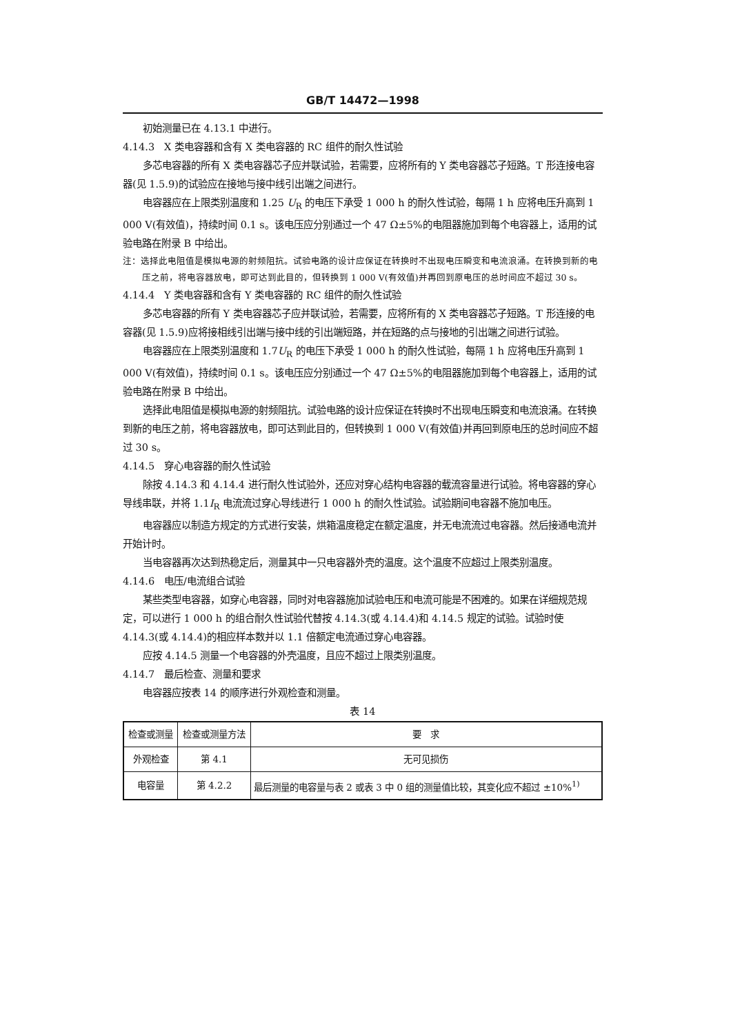GB/T 14472—1998
初始测量已在 4.13.1 中进行。
4.14.3　X 类电容器和含有 X 类电容器的 RC 组件的耐久性试验
多芯电容器的所有 X 类电容器芯子应并联试验，若需要，应将所有的 Y 类电容器芯子短路。T 形连接电容器(见 1.5.9)的试验应在接地与接中线引出端之间进行。
电容器应在上限类别温度和 1.25 U<sub>R</sub> 的电压下承受 1 000 h 的耐久性试验，每隔 1 h 应将电压升高到 1 000 V(有效值)，持续时间 0.1 s。该电压应分别通过一个 47 Ω±5%的电阻器施加到每个电容器上，适用的试验电路在附录 B 中给出。
注：选择此电阻值是模拟电源的射频阻抗。试验电路的设计应保证在转换时不出现电压瞬变和电流浪涌。在转换到新的电压之前，将电容器放电，即可达到此目的，但转换到 1 000 V(有效值)并再回到原电压的总时间应不超过 30 s。
4.14.4　Y 类电容器和含有 Y 类电容器的 RC 组件的耐久性试验
多芯电容器的所有 Y 类电容器芯子应并联试验，若需要，应将所有的 X 类电容器芯子短路。T 形连接的电容器(见 1.5.9)应将接相线引出端与接中线的引出端短路，并在短路的点与接地的引出端之间进行试验。
电容器应在上限类别温度和 1.7U<sub>R</sub> 的电压下承受 1 000 h 的耐久性试验，每隔 1 h 应将电压升高到 1 000 V(有效值)，持续时间 0.1 s。该电压应分别通过一个 47 Ω±5%的电阻器施加到每个电容器上，适用的试验电路在附录 B 中给出。
选择此电阻值是模拟电源的射频阻抗。试验电路的设计应保证在转换时不出现电压瞬变和电流浪涌。在转换到新的电压之前，将电容器放电，即可达到此目的，但转换到 1 000 V(有效值)并再回到原电压的总时间应不超过 30 s。
4.14.5　穿心电容器的耐久性试验
除按 4.14.3 和 4.14.4 进行耐久性试验外，还应对穿心结构电容器的载流容量进行试验。将电容器的穿心导线串联，并将 1.1I<sub>R</sub> 电流流过穿心导线进行 1 000 h 的耐久性试验。试验期间电容器不施加电压。
电容器应以制造方规定的方式进行安装，烘箱温度稳定在额定温度，并无电流流过电容器。然后接通电流并开始计时。
当电容器再次达到热稳定后，测量其中一只电容器外壳的温度。这个温度不应超过上限类别温度。
4.14.6　电压/电流组合试验
某些类型电容器，如穿心电容器，同时对电容器施加试验电压和电流可能是不困难的。如果在详细规范规定，可以进行 1 000 h 的组合耐久性试验代替按 4.14.3(或 4.14.4)和 4.14.5 规定的试验。试验时使 4.14.3(或 4.14.4)的相应样本数并以 1.1 倍额定电流通过穿心电容器。
应按 4.14.5 测量一个电容器的外壳温度，且应不超过上限类别温度。
4.14.7　最后检查、测量和要求
电容器应按表 14 的顺序进行外观检查和测量。
表 14
| 检查或测量 | 检查或测量方法 | 要 求 |
| 外观检查 | 第 4.1 | 无可见损伤 |
| 电容量 | 第 4.2.2 | 最后测量的电容量与表 2 或表 3 中 0 组的测量值比较，其变化应不超过 ±10%<sup>1)</sup> |